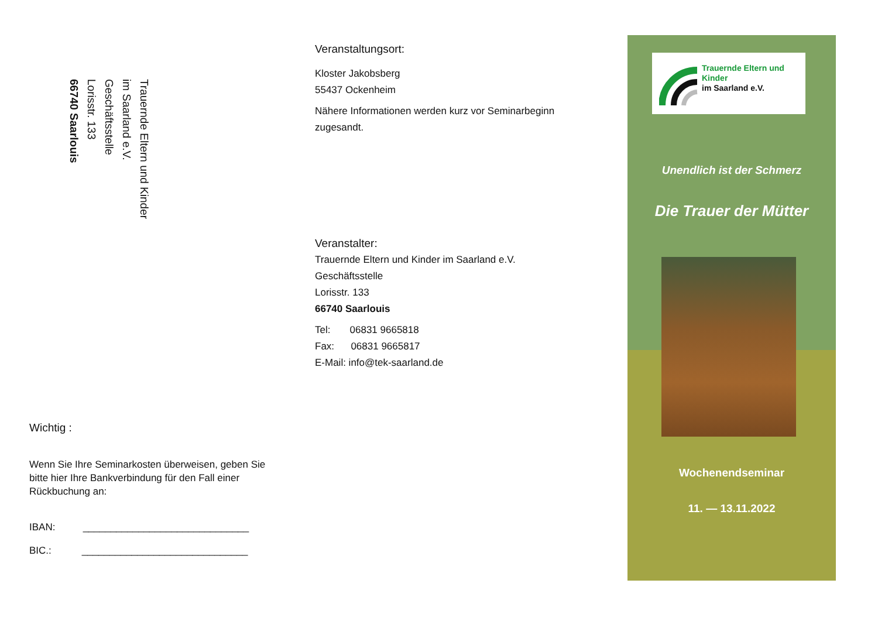Trauernde Eltern und Kinder
im Saarland e.V.
Geschäftsstelle
Lorisstr. 133
66740 Saarlouis
Wichtig :
Wenn Sie Ihre Seminarkosten überweisen, geben Sie bitte hier Ihre Bankverbindung für den Fall einer Rückbuchung an:
IBAN: ______________________________
BIC.: ______________________________
Veranstaltungsort:
Kloster Jakobsberg
55437 Ockenheim
Nähere Informationen werden kurz vor Seminarbeginn zugesandt.
Veranstalter:
Trauernde Eltern und Kinder im Saarland e.V.
Geschäftsstelle
Lorisstr. 133
66740 Saarlouis
Tel: 06831 9665818
Fax: 06831 9665817
E-Mail: info@tek-saarland.de
Trauernde Eltern und Kinder
im Saarland e.V.
Unendlich ist der Schmerz
Die Trauer der Mütter
Wochenendseminar
11. — 13.11.2022